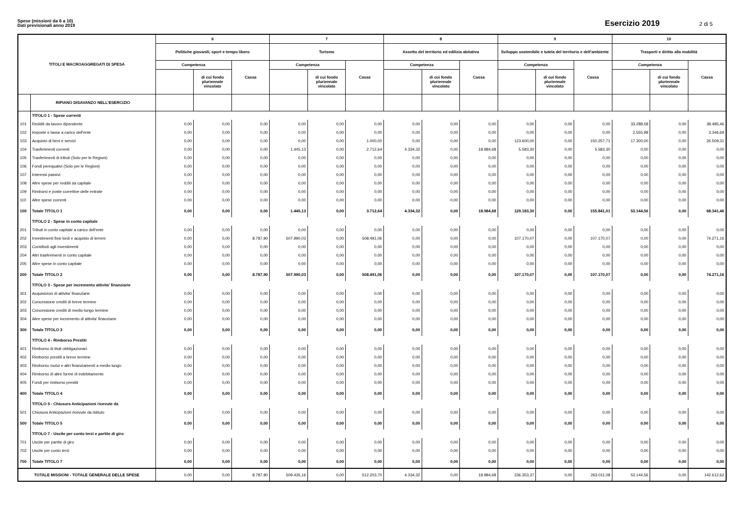Spese (missioni da 6 a 10)
Dati previsionali anno 2019
Esercizio 2019 2 di 5
| TITOLI E MACROAGGREGATI DI SPESA | | 6 | | | 7 | | | 8 | | | 9 | | | 10 | | |
| --- | --- | --- | --- | --- | --- | --- | --- | --- | --- | --- | --- | --- | --- | --- | --- | --- |
| | | Politiche giovanili, sport e tempo libero | | | Turismo | | | Assetto del territorio ed edilizia abitativa | | | Sviluppo sostenibile e tutela del territorio e dell'ambiente | | | Trasporti e diritto alla mobilità | | |
| | | Competenza | | Cassa | Competenza | | Cassa | Competenza | | Cassa | Competenza | | Cassa | Competenza | | Cassa |
| | | | di cui fondo pluriennale vincolato | | | di cui fondo pluriennale vincolato | | | di cui fondo pluriennale vincolato | | | di cui fondo pluriennale vincolato | | | di cui fondo pluriennale vincolato | |
| | RIPIANO DISAVANZO NELL'ESERCIZIO | | | | | | | | | | | | | | | |
| | TITOLO 1 - Spese correnti | | | | | | | | | | | | | | | |
| 101 | Redditi da lavoro dipendente | 0,00 | 0,00 | 0,00 | 0,00 | 0,00 | 0,00 | 0,00 | 0,00 | 0,00 | 0,00 | 0,00 | 0,00 | 33.288,58 | 0,00 | 38.485,46 |
| 102 | Imposte e tasse a carico dell'ente | 0,00 | 0,00 | 0,00 | 0,00 | 0,00 | 0,00 | 0,00 | 0,00 | 0,00 | 0,00 | 0,00 | 0,00 | 2.555,98 | 0,00 | 3.346,69 |
| 103 | Acquisto di beni e servizi | 0,00 | 0,00 | 0,00 | 0,00 | 0,00 | 1.000,00 | 0,00 | 0,00 | 0,00 | 123.600,00 | 0,00 | 150.257,71 | 17.300,00 | 0,00 | 26.509,31 |
| 104 | Trasferimenti correnti | 0,00 | 0,00 | 0,00 | 1.445,13 | 0,00 | 2.712,64 | 4.334,32 | 0,00 | 18.984,68 | 5.583,30 | 0,00 | 5.583,30 | 0,00 | 0,00 | 0,00 |
| 105 | Trasferimenti di tributi (Solo per le Regioni) | 0,00 | 0,00 | 0,00 | 0,00 | 0,00 | 0,00 | 0,00 | 0,00 | 0,00 | 0,00 | 0,00 | 0,00 | 0,00 | 0,00 | 0,00 |
| 106 | Fondi perequativi (Solo per le Regioni) | 0,00 | 0,00 | 0,00 | 0,00 | 0,00 | 0,00 | 0,00 | 0,00 | 0,00 | 0,00 | 0,00 | 0,00 | 0,00 | 0,00 | 0,00 |
| 107 | Interessi passivi | 0,00 | 0,00 | 0,00 | 0,00 | 0,00 | 0,00 | 0,00 | 0,00 | 0,00 | 0,00 | 0,00 | 0,00 | 0,00 | 0,00 | 0,00 |
| 108 | Altre spese per redditi da capitale | 0,00 | 0,00 | 0,00 | 0,00 | 0,00 | 0,00 | 0,00 | 0,00 | 0,00 | 0,00 | 0,00 | 0,00 | 0,00 | 0,00 | 0,00 |
| 109 | Rimborsi e poste correttive delle entrate | 0,00 | 0,00 | 0,00 | 0,00 | 0,00 | 0,00 | 0,00 | 0,00 | 0,00 | 0,00 | 0,00 | 0,00 | 0,00 | 0,00 | 0,00 |
| 110 | Altre spese correnti | 0,00 | 0,00 | 0,00 | 0,00 | 0,00 | 0,00 | 0,00 | 0,00 | 0,00 | 0,00 | 0,00 | 0,00 | 0,00 | 0,00 | 0,00 |
| 100 | Totale TITOLO 1 | 0,00 | 0,00 | 0,00 | 1.445,13 | 0,00 | 3.712,64 | 4.334,32 | 0,00 | 18.984,68 | 129.183,30 | 0,00 | 155.841,01 | 53.144,56 | 0,00 | 68.341,46 |
| | TITOLO 2 - Spese in conto capitale | | | | | | | | | | | | | | | |
| 201 | Tributi in conto capitale a carico dell'ente | 0,00 | 0,00 | 0,00 | 0,00 | 0,00 | 0,00 | 0,00 | 0,00 | 0,00 | 0,00 | 0,00 | 0,00 | 0,00 | 0,00 | 0,00 |
| 202 | Investimenti fissi lordi e acquisto di terreni | 0,00 | 0,00 | 8.787,90 | 507.990,03 | 0,00 | 508.491,06 | 0,00 | 0,00 | 0,00 | 107.170,07 | 0,00 | 107.170,07 | 0,00 | 0,00 | 74.271,16 |
| 203 | Contributi agli investimenti | 0,00 | 0,00 | 0,00 | 0,00 | 0,00 | 0,00 | 0,00 | 0,00 | 0,00 | 0,00 | 0,00 | 0,00 | 0,00 | 0,00 | 0,00 |
| 204 | Altri trasferimenti in conto capitale | 0,00 | 0,00 | 0,00 | 0,00 | 0,00 | 0,00 | 0,00 | 0,00 | 0,00 | 0,00 | 0,00 | 0,00 | 0,00 | 0,00 | 0,00 |
| 205 | Altre spese in conto capitale | 0,00 | 0,00 | 0,00 | 0,00 | 0,00 | 0,00 | 0,00 | 0,00 | 0,00 | 0,00 | 0,00 | 0,00 | 0,00 | 0,00 | 0,00 |
| 200 | Totale TITOLO 2 | 0,00 | 0,00 | 8.787,90 | 507.990,03 | 0,00 | 508.491,06 | 0,00 | 0,00 | 0,00 | 107.170,07 | 0,00 | 107.170,07 | 0,00 | 0,00 | 74.271,16 |
| | TITOLO 3 - Spese per incremento attivita' finanziarie | | | | | | | | | | | | | | | |
| 301 | Acquisizioni di attivita' finanziarie | 0,00 | 0,00 | 0,00 | 0,00 | 0,00 | 0,00 | 0,00 | 0,00 | 0,00 | 0,00 | 0,00 | 0,00 | 0,00 | 0,00 | 0,00 |
| 302 | Concessione crediti di breve termine | 0,00 | 0,00 | 0,00 | 0,00 | 0,00 | 0,00 | 0,00 | 0,00 | 0,00 | 0,00 | 0,00 | 0,00 | 0,00 | 0,00 | 0,00 |
| 303 | Concessione crediti di medio-lungo termine | 0,00 | 0,00 | 0,00 | 0,00 | 0,00 | 0,00 | 0,00 | 0,00 | 0,00 | 0,00 | 0,00 | 0,00 | 0,00 | 0,00 | 0,00 |
| 304 | Altre spese per incremento di attivita' finanziarie | 0,00 | 0,00 | 0,00 | 0,00 | 0,00 | 0,00 | 0,00 | 0,00 | 0,00 | 0,00 | 0,00 | 0,00 | 0,00 | 0,00 | 0,00 |
| 300 | Totale TITOLO 3 | 0,00 | 0,00 | 0,00 | 0,00 | 0,00 | 0,00 | 0,00 | 0,00 | 0,00 | 0,00 | 0,00 | 0,00 | 0,00 | 0,00 | 0,00 |
| | TITOLO 4 - Rimborso Prestiti | | | | | | | | | | | | | | | |
| 401 | Rimborso di titoli obbligazionari | 0,00 | 0,00 | 0,00 | 0,00 | 0,00 | 0,00 | 0,00 | 0,00 | 0,00 | 0,00 | 0,00 | 0,00 | 0,00 | 0,00 | 0,00 |
| 402 | Rimborso prestiti a breve termine | 0,00 | 0,00 | 0,00 | 0,00 | 0,00 | 0,00 | 0,00 | 0,00 | 0,00 | 0,00 | 0,00 | 0,00 | 0,00 | 0,00 | 0,00 |
| 403 | Rimborso mutui e altri finanziamenti a medio lungo | 0,00 | 0,00 | 0,00 | 0,00 | 0,00 | 0,00 | 0,00 | 0,00 | 0,00 | 0,00 | 0,00 | 0,00 | 0,00 | 0,00 | 0,00 |
| 404 | Rimborso di altre forme di indebitamento | 0,00 | 0,00 | 0,00 | 0,00 | 0,00 | 0,00 | 0,00 | 0,00 | 0,00 | 0,00 | 0,00 | 0,00 | 0,00 | 0,00 | 0,00 |
| 405 | Fondi per rimborso prestiti | 0,00 | 0,00 | 0,00 | 0,00 | 0,00 | 0,00 | 0,00 | 0,00 | 0,00 | 0,00 | 0,00 | 0,00 | 0,00 | 0,00 | 0,00 |
| 400 | Totale TITOLO 4 | 0,00 | 0,00 | 0,00 | 0,00 | 0,00 | 0,00 | 0,00 | 0,00 | 0,00 | 0,00 | 0,00 | 0,00 | 0,00 | 0,00 | 0,00 |
| | TITOLO 5 - Chiusura Anticipazioni ricevute da | | | | | | | | | | | | | | | |
| 501 | Chiusura Anticipazioni ricevute da istituto | 0,00 | 0,00 | 0,00 | 0,00 | 0,00 | 0,00 | 0,00 | 0,00 | 0,00 | 0,00 | 0,00 | 0,00 | 0,00 | 0,00 | 0,00 |
| 500 | Totale TITOLO 5 | 0,00 | 0,00 | 0,00 | 0,00 | 0,00 | 0,00 | 0,00 | 0,00 | 0,00 | 0,00 | 0,00 | 0,00 | 0,00 | 0,00 | 0,00 |
| | TITOLO 7 - Uscite per conto terzi e partite di giro | | | | | | | | | | | | | | | |
| 701 | Uscite per partite di giro | 0,00 | 0,00 | 0,00 | 0,00 | 0,00 | 0,00 | 0,00 | 0,00 | 0,00 | 0,00 | 0,00 | 0,00 | 0,00 | 0,00 | 0,00 |
| 702 | Uscite per conto terzi | 0,00 | 0,00 | 0,00 | 0,00 | 0,00 | 0,00 | 0,00 | 0,00 | 0,00 | 0,00 | 0,00 | 0,00 | 0,00 | 0,00 | 0,00 |
| 700 | Totale TITOLO 7 | 0,00 | 0,00 | 0,00 | 0,00 | 0,00 | 0,00 | 0,00 | 0,00 | 0,00 | 0,00 | 0,00 | 0,00 | 0,00 | 0,00 | 0,00 |
| TOTALE MISSIONI - TOTALE GENERALE DELLE SPESE | | 0,00 | 0,00 | 8.787,90 | 509.435,16 | 0,00 | 512.203,70 | 4.334,32 | 0,00 | 18.984,68 | 236.353,37 | 0,00 | 263.011,08 | 53.144,56 | 0,00 | 142.612,62 |